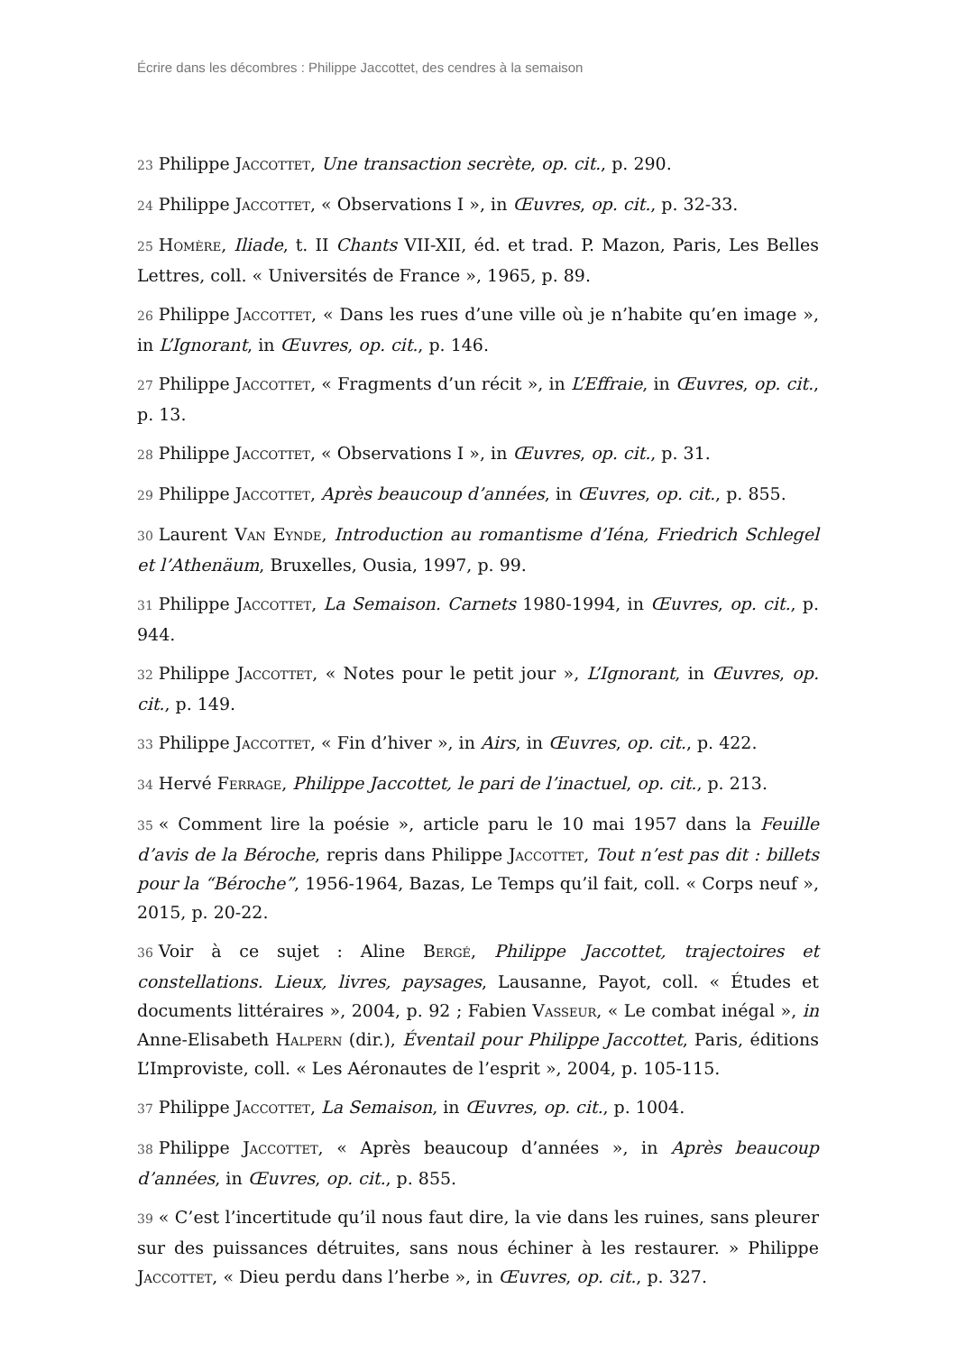Écrire dans les décombres : Philippe Jaccottet, des cendres à la semaison
23 Philippe Jaccottet, Une transaction secrète, op. cit., p. 290.
24 Philippe Jaccottet, « Observations I », in Œuvres, op. cit., p. 32-33.
25 Homère, Iliade, t. II Chants VII-XII, éd. et trad. P. Mazon, Paris, Les Belles Lettres, coll. « Universités de France », 1965, p. 89.
26 Philippe Jaccottet, « Dans les rues d’une ville où je n’habite qu’en image », in L’Ignorant, in Œuvres, op. cit., p. 146.
27 Philippe Jaccottet, « Fragments d’un récit », in L’Effraie, in Œuvres, op. cit., p. 13.
28 Philippe Jaccottet, « Observations I », in Œuvres, op. cit., p. 31.
29 Philippe Jaccottet, Après beaucoup d’années, in Œuvres, op. cit., p. 855.
30 Laurent Van Eynde, Introduction au romantisme d’Iéna, Friedrich Schlegel et l’Athenäum, Bruxelles, Ousia, 1997, p. 99.
31 Philippe Jaccottet, La Semaison. Carnets 1980-1994, in Œuvres, op. cit., p. 944.
32 Philippe Jaccottet, « Notes pour le petit jour », L’Ignorant, in Œuvres, op. cit., p. 149.
33 Philippe Jaccottet, « Fin d’hiver », in Airs, in Œuvres, op. cit., p. 422.
34 Hervé Ferrage, Philippe Jaccottet, le pari de l’inactuel, op. cit., p. 213.
35 « Comment lire la poésie », article paru le 10 mai 1957 dans la Feuille d’avis de la Béroche, repris dans Philippe Jaccottet, Tout n’est pas dit : billets pour la “Béroche”, 1956-1964, Bazas, Le Temps qu’il fait, coll. « Corps neuf », 2015, p. 20-22.
36 Voir à ce sujet : Aline Bergé, Philippe Jaccottet, trajectoires et constellations. Lieux, livres, paysages, Lausanne, Payot, coll. « Études et documents littéraires », 2004, p. 92 ; Fabien Vasseur, « Le combat inégal », in Anne-Elisabeth Halpern (dir.), Éventail pour Philippe Jaccottet, Paris, éditions L’Improviste, coll. « Les Aéronautes de l’esprit », 2004, p. 105-115.
37 Philippe Jaccottet, La Semaison, in Œuvres, op. cit., p. 1004.
38 Philippe Jaccottet, « Après beaucoup d’années », in Après beaucoup d’années, in Œuvres, op. cit., p. 855.
39 « C’est l’incertitude qu’il nous faut dire, la vie dans les ruines, sans pleurer sur des puissances détruites, sans nous échiner à les restaurer. » Philippe Jaccottet, « Dieu perdu dans l’herbe », in Œuvres, op. cit., p. 327.